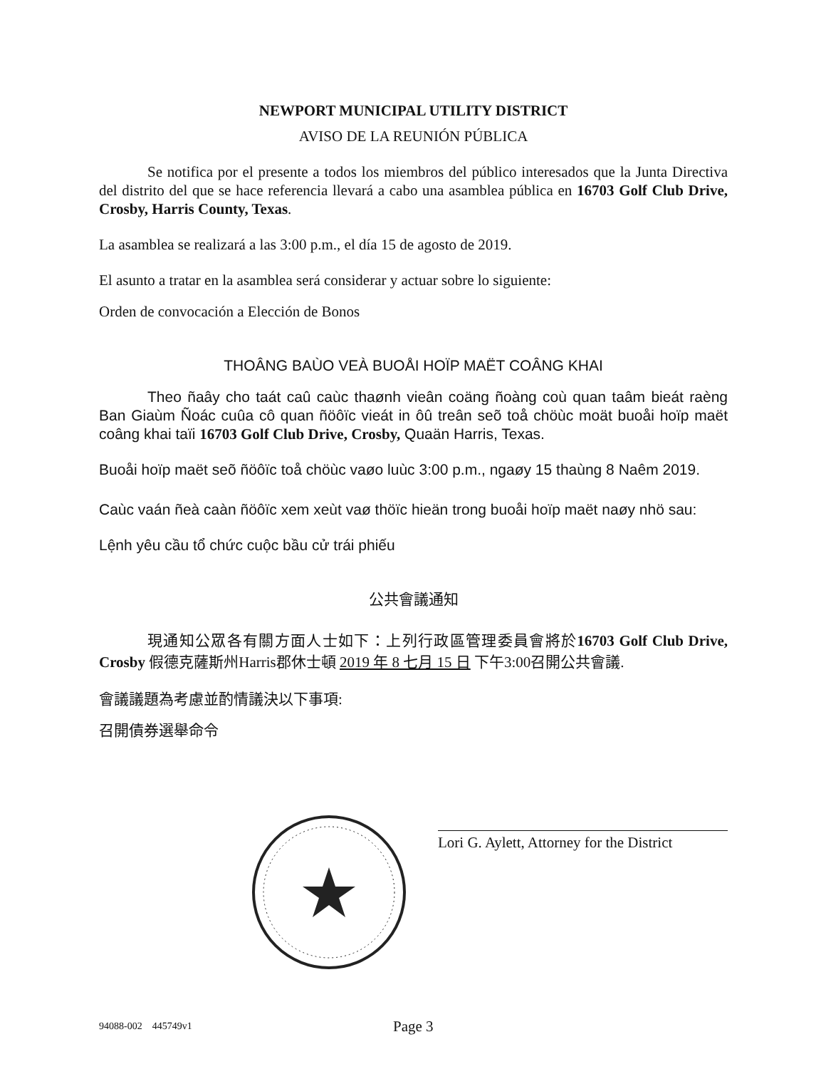NEWPORT MUNICIPAL UTILITY DISTRICT
AVISO DE LA REUNIÓN PÚBLICA
Se notifica por el presente a todos los miembros del público interesados que la Junta Directiva del distrito del que se hace referencia llevará a cabo una asamblea pública en 16703 Golf Club Drive, Crosby, Harris County, Texas.
La asamblea se realizará a las 3:00 p.m., el día 15 de agosto de 2019.
El asunto a tratar en la asamblea será considerar y actuar sobre lo siguiente:
Orden de convocación a Elección de Bonos
THOÂNG BAÙO VEÀ BUOÅI HOÏP MAËT COÂNG KHAI
Theo ñaây cho taát caû caùc thaønh vieân coäng ñoàng coù quan taâm bieát raèng Ban Giaùm Ñoác cuûa cô quan ñöôïc vieát in ôû treân seõ toå chöùc moät buoåi hoïp maët coâng khai taïi 16703 Golf Club Drive, Crosby, Quaän Harris, Texas.
Buoåi hoïp maët seõ ñöôïc toå chöùc vaøo luùc 3:00 p.m., ngaøy 15 thaùng 8 Naêm 2019.
Caùc vaán ñeà caàn ñöôïc xem xeùt vaø thöïc hieän trong buoåi hoïp maët naøy nhö sau:
Lệnh yêu cầu tổ chức cuộc bầu cử trái phiếu
公共會議通知
現通知公眾各有關方面人士如下：上列行政區管理委員會將於16703 Golf Club Drive, Crosby 假德克薩斯州Harris郡休士頓 2019 年 8 七月 15 日 下午3:00召開公共會議.
會議議題為考慮並酌情議決以下事項:
召開債券選舉命令
Lori G. Aylett, Attorney for the District
94088-002 445749v1 Page 3